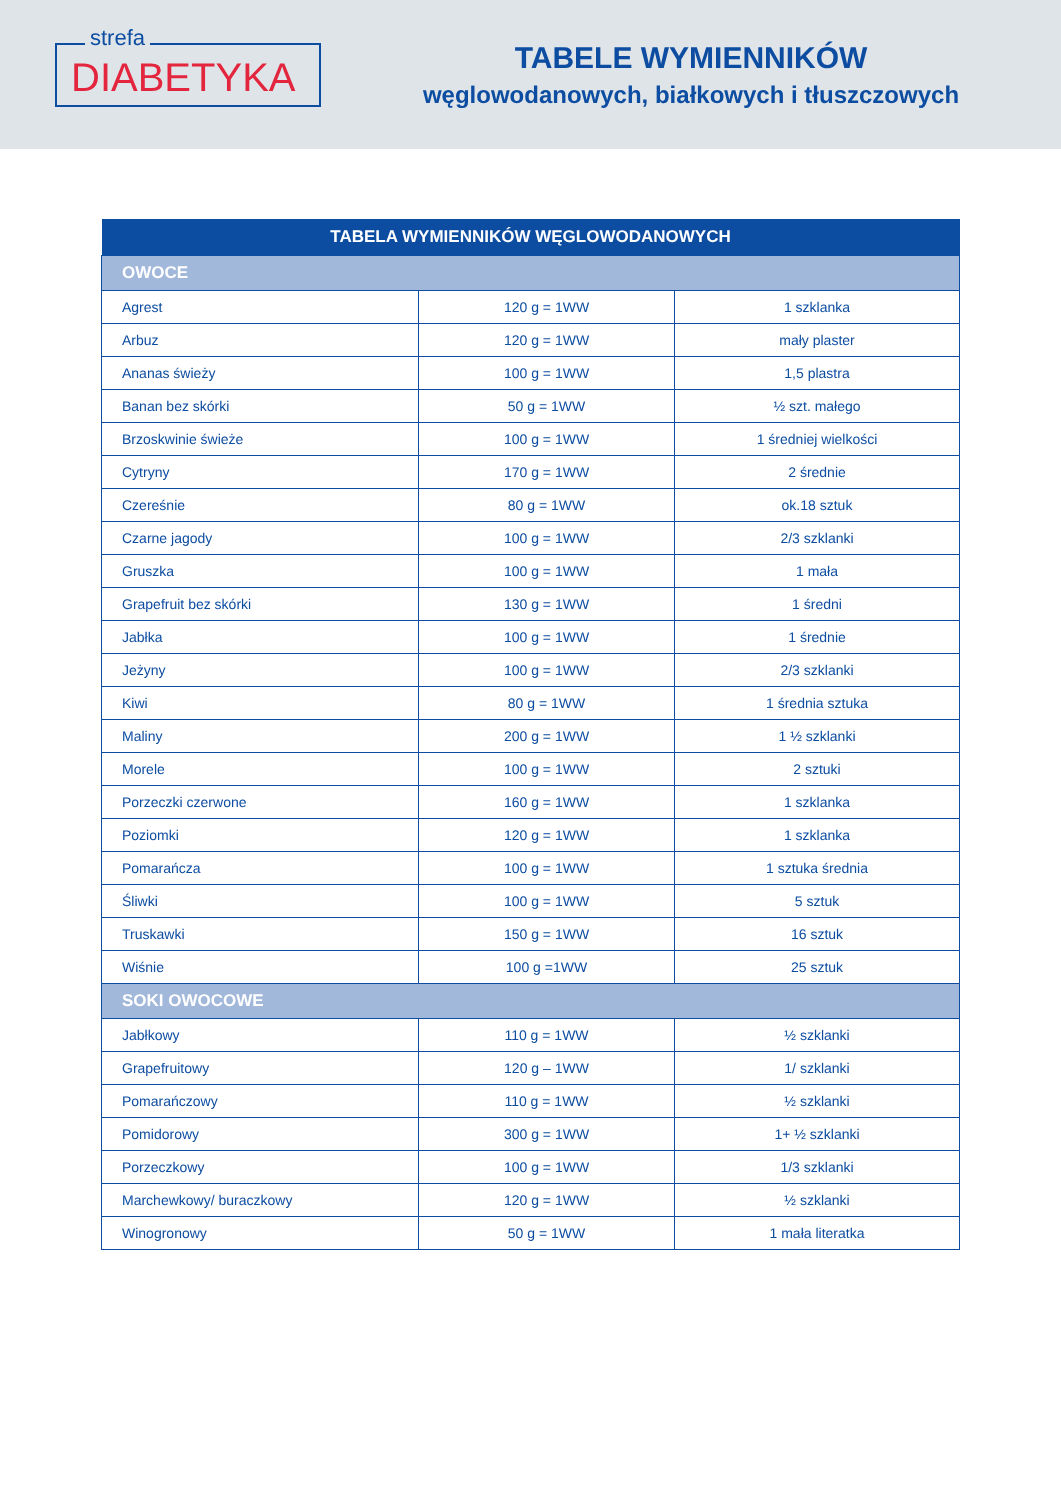strefa
DIABETYKA
TABELE WYMIENNIKÓW
węglowodanowych, białkowych i tłuszczowych
| TABELA WYMIENNIKÓW WĘGLOWODANOWYCH | | |
| --- | --- | --- |
| OWOCE | | |
| Agrest | 120 g = 1WW | 1 szklanka |
| Arbuz | 120 g = 1WW | mały plaster |
| Ananas świeży | 100 g = 1WW | 1,5 plastra |
| Banan bez skórki | 50 g = 1WW | ½ szt. małego |
| Brzoskwinie świeże | 100 g = 1WW | 1 średniej wielkości |
| Cytryny | 170 g = 1WW | 2 średnie |
| Czereśnie | 80 g = 1WW | ok.18 sztuk |
| Czarne jagody | 100 g = 1WW | 2/3 szklanki |
| Gruszka | 100 g = 1WW | 1 mała |
| Grapefruit bez skórki | 130 g = 1WW | 1 średni |
| Jabłka | 100 g = 1WW | 1 średnie |
| Jeżyny | 100 g = 1WW | 2/3 szklanki |
| Kiwi | 80 g = 1WW | 1 średnia sztuka |
| Maliny | 200 g = 1WW | 1 ½ szklanki |
| Morele | 100 g = 1WW | 2 sztuki |
| Porzeczki czerwone | 160 g = 1WW | 1 szklanka |
| Poziomki | 120 g = 1WW | 1 szklanka |
| Pomarańcza | 100 g = 1WW | 1 sztuka średnia |
| Śliwki | 100 g = 1WW | 5 sztuk |
| Truskawki | 150 g = 1WW | 16 sztuk |
| Wiśnie | 100 g =1WW | 25 sztuk |
| SOKI OWOCOWE | | |
| Jabłkowy | 110 g = 1WW | ½ szklanki |
| Grapefruitowy | 120 g – 1WW | 1/ szklanki |
| Pomarańczowy | 110 g = 1WW | ½ szklanki |
| Pomidorowy | 300 g = 1WW | 1+ ½ szklanki |
| Porzeczkowy | 100 g = 1WW | 1/3 szklanki |
| Marchewkowy/ buraczkowy | 120 g = 1WW | ½ szklanki |
| Winogronowy | 50 g = 1WW | 1 mała literatka |